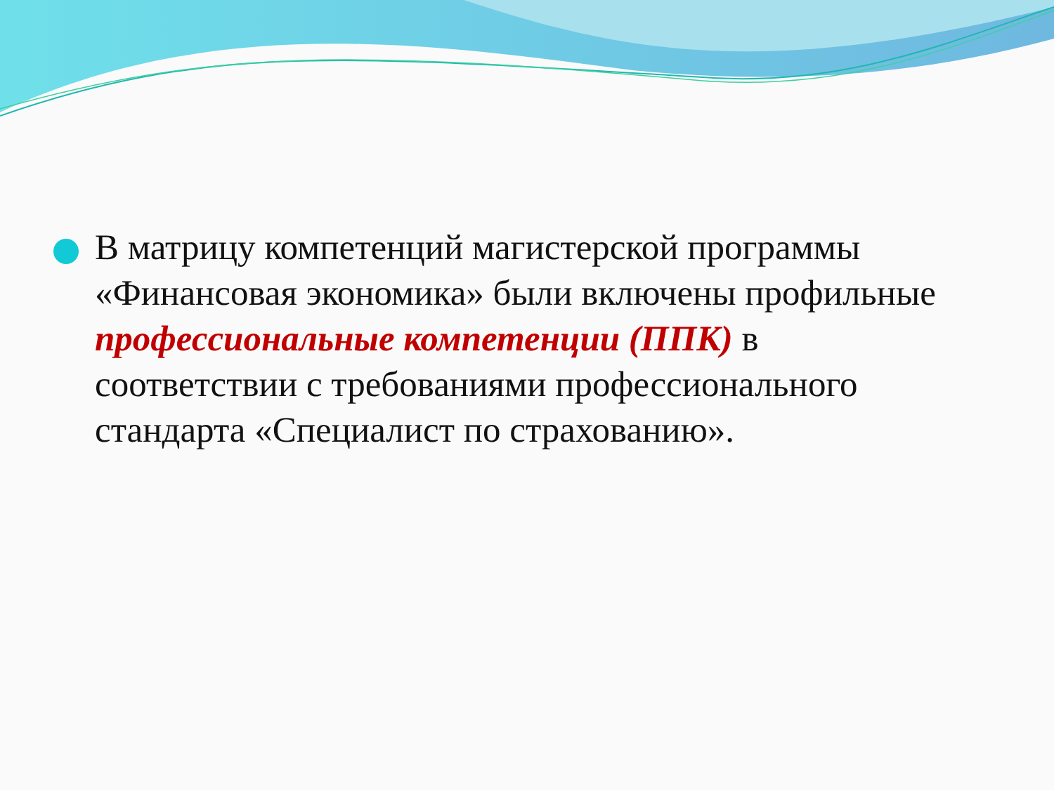В матрицу компетенций магистерской программы «Финансовая экономика» были включены профильные профессиональные компетенции (ППК) в соответствии с требованиями профессионального стандарта «Специалист по страхованию».